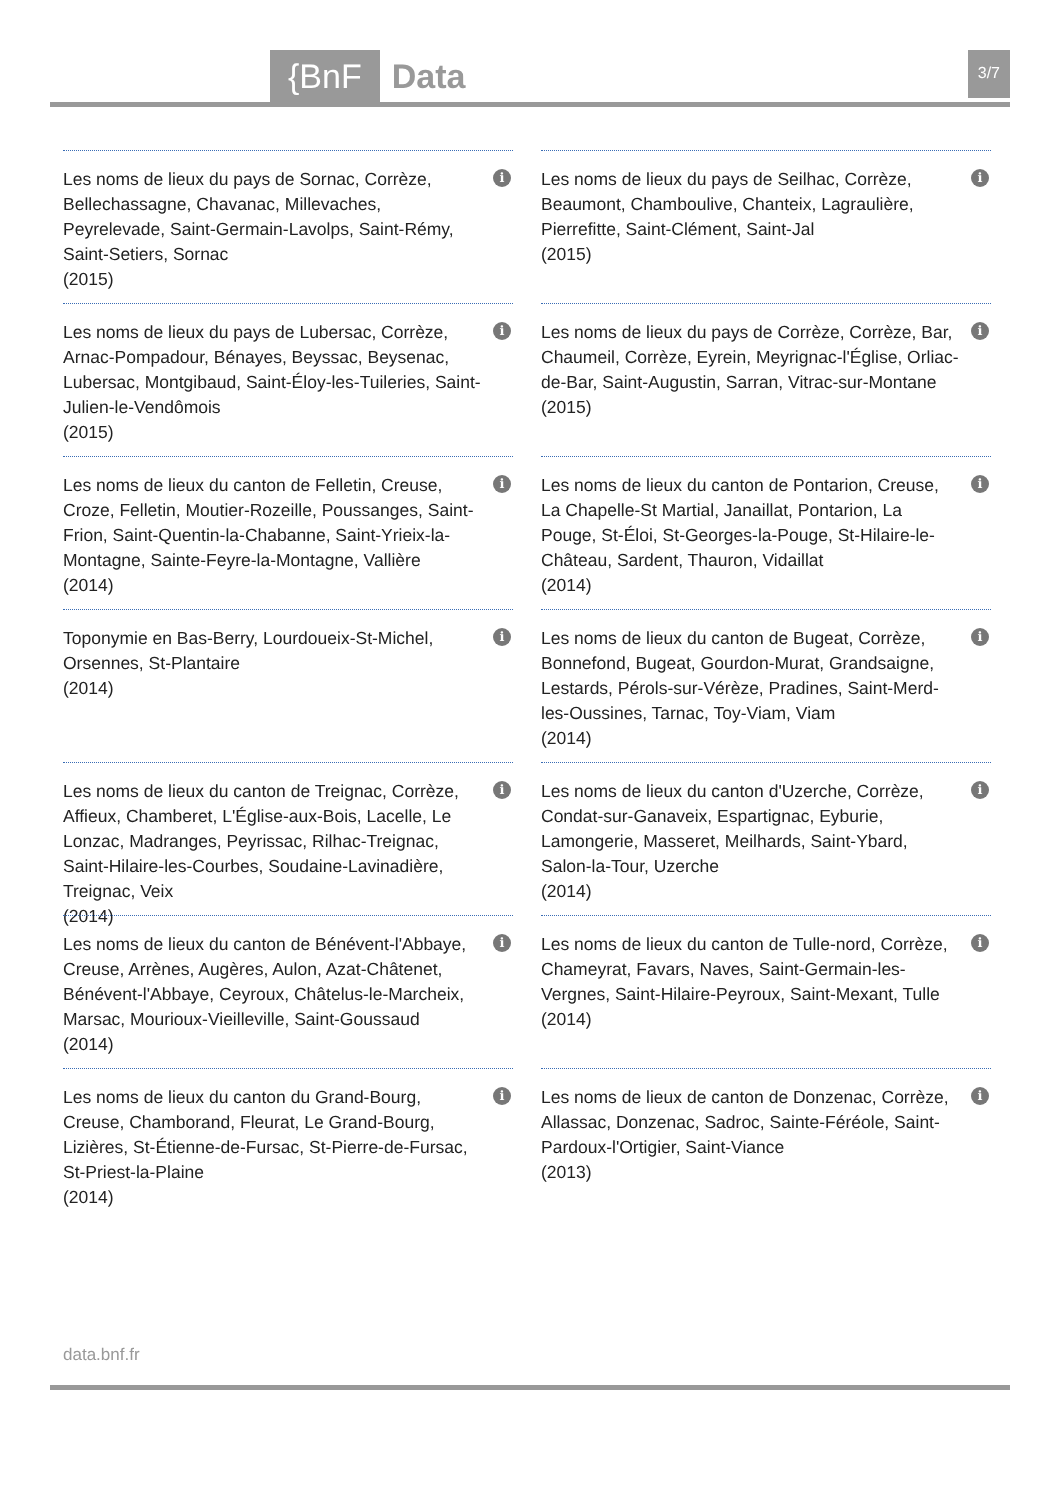{BnF Data 3/7
Les noms de lieux du pays de Sornac, Corrèze, Bellechassagne, Chavanac, Millevaches, Peyrelevade, Saint-Germain-Lavolps, Saint-Rémy, Saint-Setiers, Sornac
(2015)
i
Les noms de lieux du pays de Seilhac, Corrèze, Beaumont, Chamboulive, Chanteix, Lagraulière, Pierrefitte, Saint-Clément, Saint-Jal
(2015)
i
Les noms de lieux du pays de Lubersac, Corrèze, Arnac-Pompadour, Bénayes, Beyssac, Beysenac, Lubersac, Montgibaud, Saint-Éloy-les-Tuileries, Saint-Julien-le-Vendômois
(2015)
i
Les noms de lieux du pays de Corrèze, Corrèze, Bar, Chaumeil, Corrèze, Eyrein, Meyrignac-l'Église, Orliac-de-Bar, Saint-Augustin, Sarran, Vitrac-sur-Montane
(2015)
i
Les noms de lieux du canton de Felletin, Creuse, Croze, Felletin, Moutier-Rozeille, Poussanges, Saint-Frion, Saint-Quentin-la-Chabanne, Saint-Yrieix-la-Montagne, Sainte-Feyre-la-Montagne, Vallière
(2014)
i
Les noms de lieux du canton de Pontarion, Creuse, La Chapelle-St Martial, Janaillat, Pontarion, La Pouge, St-Éloi, St-Georges-la-Pouge, St-Hilaire-le-Château, Sardent, Thauron, Vidaillat
(2014)
i
Toponymie en Bas-Berry, Lourdoueix-St-Michel, Orsennes, St-Plantaire
(2014)
i
Les noms de lieux du canton de Bugeat, Corrèze, Bonnefond, Bugeat, Gourdon-Murat, Grandsaigne, Lestards, Pérols-sur-Vérèze, Pradines, Saint-Merd-les-Oussines, Tarnac, Toy-Viam, Viam
(2014)
i
Les noms de lieux du canton de Treignac, Corrèze, Affieux, Chamberet, L'Église-aux-Bois, Lacelle, Le Lonzac, Madranges, Peyrissac, Rilhac-Treignac, Saint-Hilaire-les-Courbes, Soudaine-Lavinadière, Treignac, Veix
(2014)
i
Les noms de lieux du canton d'Uzerche, Corrèze, Condat-sur-Ganaveix, Espartignac, Eyburie, Lamongerie, Masseret, Meilhards, Saint-Ybard, Salon-la-Tour, Uzerche
(2014)
i
Les noms de lieux du canton de Bénévent-l'Abbaye, Creuse, Arrènes, Augères, Aulon, Azat-Châtenet, Bénévent-l'Abbaye, Ceyroux, Châtelus-le-Marcheix, Marsac, Mourioux-Vieilleville, Saint-Goussaud
(2014)
i
Les noms de lieux du canton de Tulle-nord, Corrèze, Chameyrat, Favars, Naves, Saint-Germain-les-Vergnes, Saint-Hilaire-Peyroux, Saint-Mexant, Tulle
(2014)
i
Les noms de lieux du canton du Grand-Bourg, Creuse, Chamborand, Fleurat, Le Grand-Bourg, Lizières, St-Étienne-de-Fursac, St-Pierre-de-Fursac, St-Priest-la-Plaine
(2014)
i
Les noms de lieux de canton de Donzenac, Corrèze, Allassac, Donzenac, Sadroc, Sainte-Féréole, Saint-Pardoux-l'Ortigier, Saint-Viance
(2013)
i
data.bnf.fr